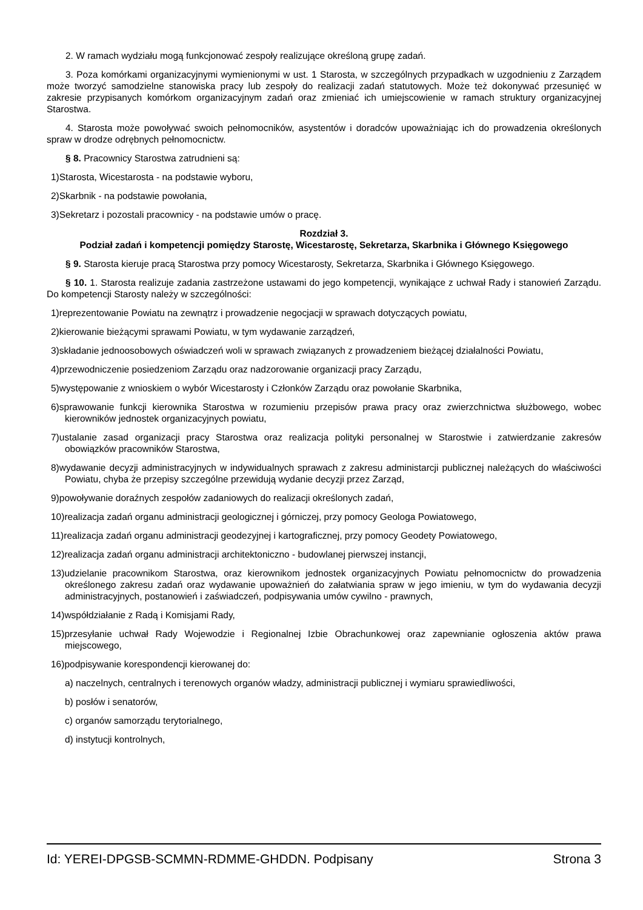2. W ramach wydziału mogą funkcjonować zespoły realizujące określoną grupę zadań.
3. Poza komórkami organizacyjnymi wymienionymi w ust. 1 Starosta, w szczególnych przypadkach w uzgodnieniu z Zarządem może tworzyć samodzielne stanowiska pracy lub zespoły do realizacji zadań statutowych. Może też dokonywać przesunięć w zakresie przypisanych komórkom organizacyjnym zadań oraz zmieniać ich umiejscowienie w ramach struktury organizacyjnej Starostwa.
4. Starosta może powoływać swoich pełnomocników, asystentów i doradców upoważniając ich do prowadzenia określonych spraw w drodze odrębnych pełnomocnictw.
§ 8. Pracownicy Starostwa zatrudnieni są:
1)Starosta, Wicestarosta - na podstawie wyboru,
2)Skarbnik - na podstawie powołania,
3)Sekretarz i pozostali pracownicy - na podstawie umów o pracę.
Rozdział 3.
Podział zadań i kompetencji pomiędzy Starostę, Wicestarostę, Sekretarza, Skarbnika i Głównego Księgowego
§ 9. Starosta kieruje pracą Starostwa przy pomocy Wicestarosty, Sekretarza, Skarbnika i Głównego Księgowego.
§ 10. 1. Starosta realizuje zadania zastrzeżone ustawami do jego kompetencji, wynikające z uchwał Rady i stanowień Zarządu. Do kompetencji Starosty należy w szczególności:
1)reprezentowanie Powiatu na zewnątrz i prowadzenie negocjacji w sprawach dotyczących powiatu,
2)kierowanie bieżącymi sprawami Powiatu, w tym wydawanie zarządzeń,
3)składanie jednoosobowych oświadczeń woli w sprawach związanych z prowadzeniem bieżącej działalności Powiatu,
4)przewodniczenie posiedzeniom Zarządu oraz nadzorowanie organizacji pracy Zarządu,
5)występowanie z wnioskiem o wybór Wicestarosty i Członków Zarządu oraz powołanie Skarbnika,
6)sprawowanie funkcji kierownika Starostwa w rozumieniu przepisów prawa pracy oraz zwierzchnictwa służbowego, wobec kierowników jednostek organizacyjnych powiatu,
7)ustalanie zasad organizacji pracy Starostwa oraz realizacja polityki personalnej w Starostwie i zatwierdzanie zakresów obowiązków pracowników Starostwa,
8)wydawanie decyzji administracyjnych w indywidualnych sprawach z zakresu administarcji publicznej należących do właściwości Powiatu, chyba że przepisy szczególne przewidują wydanie decyzji przez Zarząd,
9)powoływanie doraźnych zespołów zadaniowych do realizacji określonych zadań,
10)realizacja zadań organu administracji geologicznej i górniczej, przy pomocy Geologa Powiatowego,
11)realizacja zadań organu administracji geodezyjnej i kartograficznej, przy pomocy Geodety Powiatowego,
12)realizacja zadań organu administracji architektoniczno - budowlanej pierwszej instancji,
13)udzielanie pracownikom Starostwa, oraz kierownikom jednostek organizacyjnych Powiatu pełnomocnictw do prowadzenia określonego zakresu zadań oraz wydawanie upoważnień do załatwiania spraw w jego imieniu, w tym do wydawania decyzji administracyjnych, postanowień i zaświadczeń, podpisywania umów cywilno - prawnych,
14)współdziałanie z Radą i Komisjami Rady,
15)przesyłanie uchwał Rady Wojewodzie i Regionalnej Izbie Obrachunkowej oraz zapewnianie ogłoszenia aktów prawa miejscowego,
16)podpisywanie korespondencji kierowanej do:
a) naczelnych, centralnych i terenowych organów władzy, administracji publicznej i wymiaru sprawiedliwości,
b) posłów i senatorów,
c) organów samorządu terytorialnego,
d) instytucji kontrolnych,
Id: YEREI-DPGSB-SCMMN-RDMME-GHDDN. Podpisany Strona 3